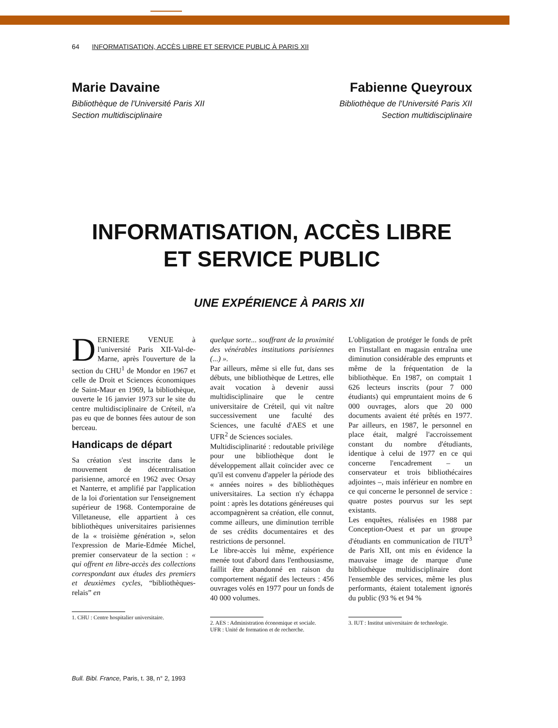64 INFORMATISATION, ACCÈS LIBRE ET SERVICE PUBLIC À PARIS XII
Marie Davaine
Bibliothèque de l'Université Paris XII
Section multidisciplinaire
Fabienne Queyroux
Bibliothèque de l'Université Paris XII
Section multidisciplinaire
INFORMATISATION, ACCÈS LIBRE
ET SERVICE PUBLIC
UNE EXPÉRIENCE À PARIS XII
DERNIERE VENUE à l'université Paris XII-Val-de-Marne, après l'ouverture de la section du CHU<sup>1</sup> de Mondor en 1967 et celle de Droit et Sciences économiques de Saint-Maur en 1969, la bibliothèque, ouverte le 16 janvier 1973 sur le site du centre multidisciplinaire de Créteil, n'a pas eu que de bonnes fées autour de son berceau.
Handicaps de départ
Sa création s'est inscrite dans le mouvement de décentralisation parisienne, amorcé en 1962 avec Orsay et Nanterre, et amplifié par l'application de la loi d'orientation sur l'enseignement supérieur de 1968. Contemporaine de Villetaneuse, elle appartient à ces bibliothèques universitaires parisiennes de la « troisième génération », selon l'expression de Marie-Edmée Michel, premier conservateur de la section : « qui offrent en libre-accès des collections correspondant aux études des premiers et deuxièmes cycles, “bibliothèques-relais” en
1. CHU : Centre hospitalier universitaire.
quelque sorte... souffrant de la proximité des vénérables institutions parisiennes (...) ».
Par ailleurs, même si elle fut, dans ses débuts, une bibliothèque de Lettres, elle avait vocation à devenir aussi multidisciplinaire que le centre universitaire de Créteil, qui vit naître successivement une faculté des Sciences, une faculté d'AES et une UFR<sup>2</sup> de Sciences sociales.
Multidisciplinarité : redoutable privilège pour une bibliothèque dont le développement allait coïncider avec ce qu'il est convenu d'appeler la période des « années noires » des bibliothèques universitaires. La section n'y échappa point : après les dotations généreuses qui accompagnèrent sa création, elle connut, comme ailleurs, une diminution terrible de ses crédits documentaires et des restrictions de personnel.
Le libre-accès lui même, expérience menée tout d'abord dans l'enthousiasme, faillit être abandonné en raison du comportement négatif des lecteurs : 456 ouvrages volés en 1977 pour un fonds de 40 000 volumes.
2. AES : Administration économique et sociale.
UFR : Unité de formation et de recherche.
L'obligation de protéger le fonds de prêt en l'installant en magasin entraîna une diminution considérable des emprunts et même de la fréquentation de la bibliothèque. En 1987, on comptait 1 626 lecteurs inscrits (pour 7 000 étudiants) qui empruntaient moins de 6 000 ouvrages, alors que 20 000 documents avaient été prêtés en 1977. Par ailleurs, en 1987, le personnel en place était, malgré l'accroissement constant du nombre d'étudiants, identique à celui de 1977 en ce qui concerne l'encadrement – un conservateur et trois bibliothécaires adjointes –, mais inférieur en nombre en ce qui concerne le personnel de service : quatre postes pourvus sur les sept existants.
Les enquêtes, réalisées en 1988 par Conception-Ouest et par un groupe d'étudiants en communication de l'IUT<sup>3</sup> de Paris XII, ont mis en évidence la mauvaise image de marque d'une bibliothèque multidisciplinaire dont l'ensemble des services, même les plus performants, étaient totalement ignorés du public (93 % et 94 %
3. IUT : Institut universitaire de technologie.
Bull. Bibl. France, Paris, t. 38, n° 2, 1993